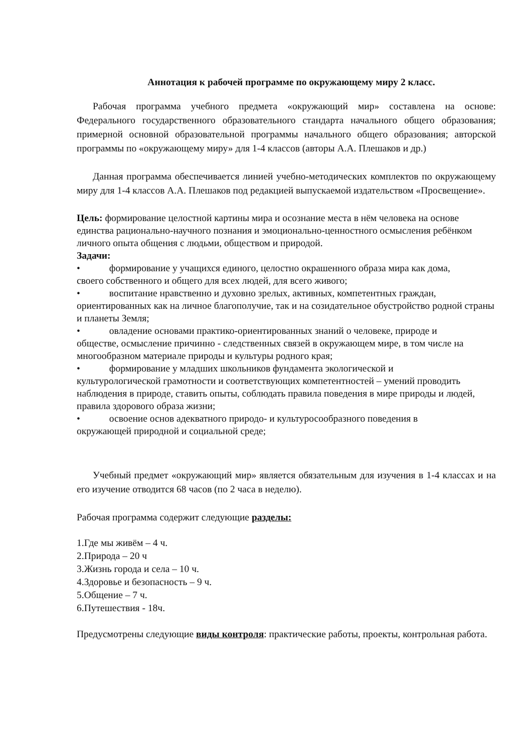Аннотация к рабочей программе по окружающему миру 2 класс.
Рабочая программа учебного предмета «окружающий мир» составлена на основе: Федерального государственного образовательного стандарта начального общего образования; примерной основной образовательной программы начального общего образования; авторской программы по «окружающему миру» для 1-4 классов (авторы А.А. Плешаков и др.)
Данная программа обеспечивается линией учебно-методических комплектов по окружающему миру для 1-4 классов А.А. Плешаков под редакцией выпускаемой издательством «Просвещение».
Цель: формирование целостной картины мира и осознание места в нём человека на основе единства рационально-научного познания и эмоционально-ценностного осмысления ребёнком личного опыта общения с людьми, обществом и природой.
Задачи:
• формирование у учащихся единого, целостно окрашенного образа мира как дома,
своего собственного и общего для всех людей, для всего живого;
• воспитание нравственно и духовно зрелых, активных, компетентных граждан,
ориентированных как на личное благополучие, так и на созидательное обустройство родной страны и планеты Земля;
• овладение основами практико-ориентированных знаний о человеке, природе и
обществе, осмысление причинно - следственных связей в окружающем мире, в том числе на многообразном материале природы и культуры родного края;
• формирование у младших школьников фундамента экологической и
культурологической грамотности и соответствующих компетентностей – умений проводить наблюдения в природе, ставить опыты, соблюдать правила поведения в мире природы и людей, правила здорового образа жизни;
• освоение основ адекватного природо- и культуросообразного поведения в
окружающей природной и социальной среде;
Учебный предмет «окружающий мир» является обязательным для изучения в 1-4 классах и на его изучение отводится 68 часов (по 2 часа в неделю).
Рабочая программа содержит следующие разделы:
1.Где мы живём – 4 ч.
2.Природа – 20 ч
3.Жизнь города и села – 10 ч.
4.Здоровье и безопасность – 9 ч.
5.Общение – 7 ч.
6.Путешествия - 18ч.
Предусмотрены следующие виды контроля: практические работы, проекты, контрольная работа.